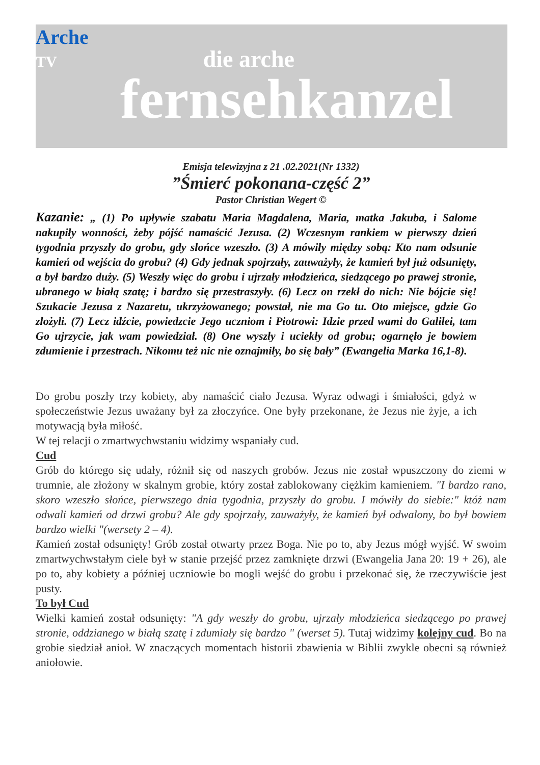Arche
TV die arche
fernsehkanzel
Emisja telewizyjna z 21 .02.2021(Nr 1332)
”Śmierć pokonana-część 2”
Pastor Christian Wegert ©
Kazanie: „ (1) Po upływie szabatu Maria Magdalena, Maria, matka Jakuba, i Salome nakupiły wonności, żeby pójść namaścić Jezusa. (2) Wczesnym rankiem w pierwszy dzień tygodnia przyszły do grobu, gdy słońce wzeszło. (3) A mówiły między sobą: Kto nam odsunie kamień od wejścia do grobu? (4) Gdy jednak spojrzały, zauważyły, że kamień był już odsunięty, a był bardzo duży. (5) Weszły więc do grobu i ujrzały młodzieńca, siedzącego po prawej stronie, ubranego w białą szatę; i bardzo się przestraszyły. (6) Lecz on rzekł do nich: Nie bójcie się! Szukacie Jezusa z Nazaretu, ukrzyżowanego; powstał, nie ma Go tu. Oto miejsce, gdzie Go złożyli. (7) Lecz idźcie, powiedzcie Jego uczniom i Piotrowi: Idzie przed wami do Galilei, tam Go ujrzycie, jak wam powiedział. (8) One wyszły i uciekły od grobu; ogarnęło je bowiem zdumienie i przestrach. Nikomu też nic nie oznajmiły, bo się bały” (Ewangelia Marka 16,1-8).
Do grobu poszły trzy kobiety, aby namaścić ciało Jezusa. Wyraz odwagi i śmiałości, gdyż w społeczeństwie Jezus uważany był za złoczyńce. One były przekonane, że Jezus nie żyje, a ich motywacją była miłość.
W tej relacji o zmartwychwstaniu widzimy wspaniały cud.
Cud
Grób do którego się udały, różnił się od naszych grobów. Jezus nie został wpuszczony do ziemi w trumnie, ale złożony w skalnym grobie, który został zablokowany ciężkim kamieniem. "I bardzo rano, skoro wzeszło słońce, pierwszego dnia tygodnia, przyszły do grobu. I mówiły do siebie:" któż nam odwali kamień od drzwi grobu? Ale gdy spojrzały, zauważyły, że kamień był odwalony, bo był bowiem bardzo wielki "(wersety 2 – 4).
Kamień został odsunięty! Grób został otwarty przez Boga. Nie po to, aby Jezus mógł wyjść. W swoim zmartwychwstałym ciele był w stanie przejść przez zamknięte drzwi (Ewangelia Jana 20: 19 + 26), ale po to, aby kobiety a później uczniowie bo mogli wejść do grobu i przekonać się, że rzeczywiście jest pusty.
To był Cud
Wielki kamień został odsunięty: "A gdy weszły do grobu, ujrzały młodzieńca siedzącego po prawej stronie, oddzianego w białą szatę i zdumiały się bardzo " (werset 5). Tutaj widzimy kolejny cud. Bo na grobie siedział anioł. W znaczących momentach historii zbawienia w Biblii zwykle obecni są również aniołowie.